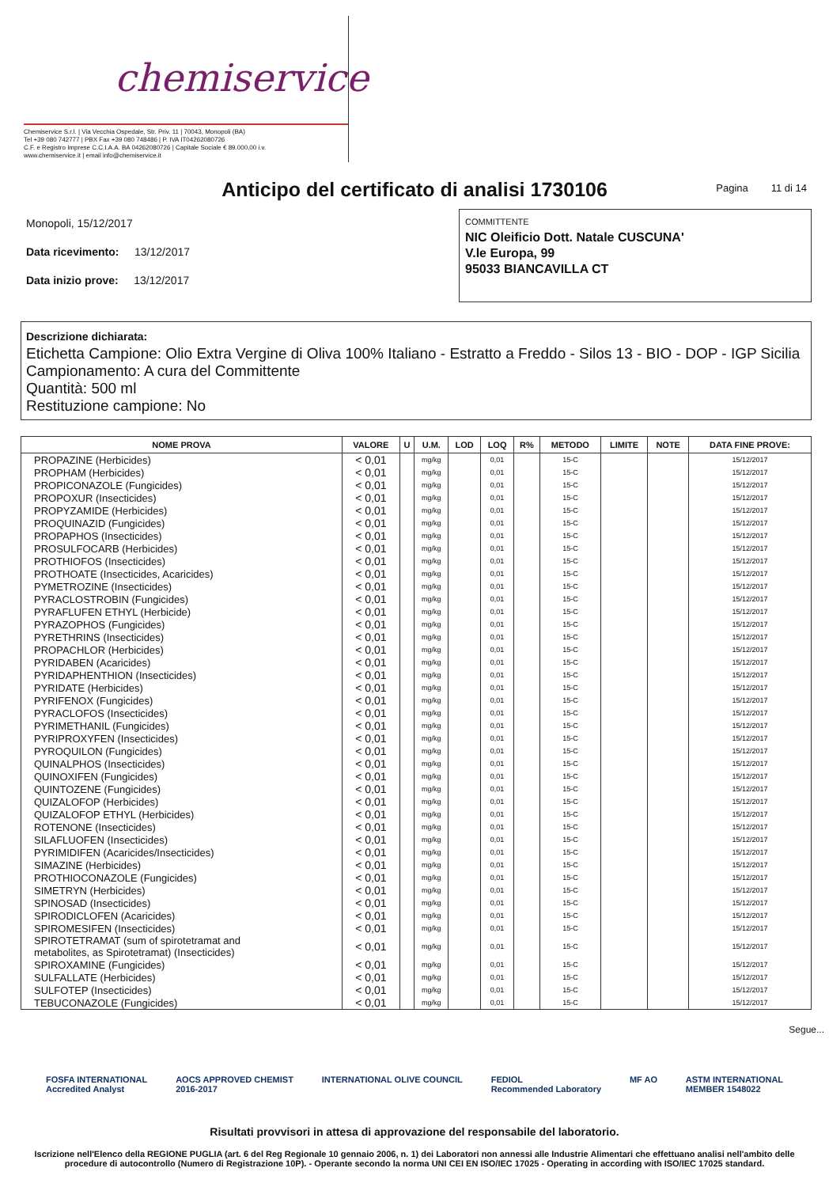chemiservice
Chemiservice S.r.l. | Via Vecchia Ospedale, Str. Priv. 11 | 70043, Monopoli (BA)
Tel +39 080 742777 | PBX Fax +39 080 748486 | P. IVA IT04262080726
C.F. e Registro Imprese C.C.I.A.A. BA 04262080726 | Capitale Sociale € 89.000,00 i.v.
www.chemiservice.it | email info@chemiservice.it
Anticipo del certificato di analisi 1730106
Pagina 11 di 14
Monopoli, 15/12/2017
Data ricevimento: 13/12/2017
Data inizio prove: 13/12/2017
COMMITTENTE
NIC Oleificio Dott. Natale CUSCUNA'
V.le Europa, 99
95033 BIANCAVILLA CT
Descrizione dichiarata:
Etichetta Campione: Olio Extra Vergine di Oliva 100% Italiano - Estratto a Freddo - Silos 13 - BIO - DOP - IGP Sicilia
Campionamento: A cura del Committente
Quantità: 500 ml
Restituzione campione: No
| NOME PROVA | VALORE | U | U.M. | LOD | LOQ | R% | METODO | LIMITE | NOTE | DATA FINE PROVE: |
| --- | --- | --- | --- | --- | --- | --- | --- | --- | --- | --- |
| PROPAZINE (Herbicides) | < 0,01 | | mg/kg | | 0,01 | | 15-C | | | 15/12/2017 |
| PROPHAM (Herbicides) | < 0,01 | | mg/kg | | 0,01 | | 15-C | | | 15/12/2017 |
| PROPICONAZOLE (Fungicides) | < 0,01 | | mg/kg | | 0,01 | | 15-C | | | 15/12/2017 |
| PROPOXUR (Insecticides) | < 0,01 | | mg/kg | | 0,01 | | 15-C | | | 15/12/2017 |
| PROPYZAMIDE (Herbicides) | < 0,01 | | mg/kg | | 0,01 | | 15-C | | | 15/12/2017 |
| PROQUINAZID (Fungicides) | < 0,01 | | mg/kg | | 0,01 | | 15-C | | | 15/12/2017 |
| PROPAPHOS (Insecticides) | < 0,01 | | mg/kg | | 0,01 | | 15-C | | | 15/12/2017 |
| PROSULFOCARB (Herbicides) | < 0,01 | | mg/kg | | 0,01 | | 15-C | | | 15/12/2017 |
| PROTHIOFOS (Insecticides) | < 0,01 | | mg/kg | | 0,01 | | 15-C | | | 15/12/2017 |
| PROTHOATE (Insecticides, Acaricides) | < 0,01 | | mg/kg | | 0,01 | | 15-C | | | 15/12/2017 |
| PYMETROZINE (Insecticides) | < 0,01 | | mg/kg | | 0,01 | | 15-C | | | 15/12/2017 |
| PYRACLOSTROBIN (Fungicides) | < 0,01 | | mg/kg | | 0,01 | | 15-C | | | 15/12/2017 |
| PYRAFLUFEN ETHYL (Herbicide) | < 0,01 | | mg/kg | | 0,01 | | 15-C | | | 15/12/2017 |
| PYRAZOPHOS (Fungicides) | < 0,01 | | mg/kg | | 0,01 | | 15-C | | | 15/12/2017 |
| PYRETHRINS (Insecticides) | < 0,01 | | mg/kg | | 0,01 | | 15-C | | | 15/12/2017 |
| PROPACHLOR (Herbicides) | < 0,01 | | mg/kg | | 0,01 | | 15-C | | | 15/12/2017 |
| PYRIDABEN (Acaricides) | < 0,01 | | mg/kg | | 0,01 | | 15-C | | | 15/12/2017 |
| PYRIDAPHENTHION (Insecticides) | < 0,01 | | mg/kg | | 0,01 | | 15-C | | | 15/12/2017 |
| PYRIDATE (Herbicides) | < 0,01 | | mg/kg | | 0,01 | | 15-C | | | 15/12/2017 |
| PYRIFENOX (Fungicides) | < 0,01 | | mg/kg | | 0,01 | | 15-C | | | 15/12/2017 |
| PYRACLOFOS (Insecticides) | < 0,01 | | mg/kg | | 0,01 | | 15-C | | | 15/12/2017 |
| PYRIMETHANIL (Fungicides) | < 0,01 | | mg/kg | | 0,01 | | 15-C | | | 15/12/2017 |
| PYRIPROXYFEN (Insecticides) | < 0,01 | | mg/kg | | 0,01 | | 15-C | | | 15/12/2017 |
| PYROQUILON (Fungicides) | < 0,01 | | mg/kg | | 0,01 | | 15-C | | | 15/12/2017 |
| QUINALPHOS (Insecticides) | < 0,01 | | mg/kg | | 0,01 | | 15-C | | | 15/12/2017 |
| QUINOXIFEN (Fungicides) | < 0,01 | | mg/kg | | 0,01 | | 15-C | | | 15/12/2017 |
| QUINTOZENE (Fungicides) | < 0,01 | | mg/kg | | 0,01 | | 15-C | | | 15/12/2017 |
| QUIZALOFOP (Herbicides) | < 0,01 | | mg/kg | | 0,01 | | 15-C | | | 15/12/2017 |
| QUIZALOFOP ETHYL (Herbicides) | < 0,01 | | mg/kg | | 0,01 | | 15-C | | | 15/12/2017 |
| ROTENONE (Insecticides) | < 0,01 | | mg/kg | | 0,01 | | 15-C | | | 15/12/2017 |
| SILAFLUOFEN (Insecticides) | < 0,01 | | mg/kg | | 0,01 | | 15-C | | | 15/12/2017 |
| PYRIMIDIFEN (Acaricides/Insecticides) | < 0,01 | | mg/kg | | 0,01 | | 15-C | | | 15/12/2017 |
| SIMAZINE (Herbicides) | < 0,01 | | mg/kg | | 0,01 | | 15-C | | | 15/12/2017 |
| PROTHIOCONAZOLE (Fungicides) | < 0,01 | | mg/kg | | 0,01 | | 15-C | | | 15/12/2017 |
| SIMETRYN (Herbicides) | < 0,01 | | mg/kg | | 0,01 | | 15-C | | | 15/12/2017 |
| SPINOSAD (Insecticides) | < 0,01 | | mg/kg | | 0,01 | | 15-C | | | 15/12/2017 |
| SPIRODICLOFEN (Acaricides) | < 0,01 | | mg/kg | | 0,01 | | 15-C | | | 15/12/2017 |
| SPIROMESIFEN (Insecticides) | < 0,01 | | mg/kg | | 0,01 | | 15-C | | | 15/12/2017 |
| SPIROTETRAMAT (sum of spirotetramat and metabolites, as Spirotetramat) (Insecticides) | < 0,01 | | mg/kg | | 0,01 | | 15-C | | | 15/12/2017 |
| SPIROXAMINE (Fungicides) | < 0,01 | | mg/kg | | 0,01 | | 15-C | | | 15/12/2017 |
| SULFALLATE (Herbicides) | < 0,01 | | mg/kg | | 0,01 | | 15-C | | | 15/12/2017 |
| SULFOTEP (Insecticides) | < 0,01 | | mg/kg | | 0,01 | | 15-C | | | 15/12/2017 |
| TEBUCONAZOLE (Fungicides) | < 0,01 | | mg/kg | | 0,01 | | 15-C | | | 15/12/2017 |
Segue...
FOSFA INTERNATIONAL
Accredited Analyst AOCS APPROVED CHEMIST
2016-2017 INTERNATIONAL OLIVE COUNCIL FEDIOL
Recommended Laboratory MF AO ASTM INTERNATIONAL
MEMBER 1548022
Risultati provvisori in attesa di approvazione del responsabile del laboratorio.
Iscrizione nell'Elenco della REGIONE PUGLIA (art. 6 del Reg Regionale 10 gennaio 2006, n. 1) dei Laboratori non annessi alle Industrie Alimentari che effettuano analisi nell'ambito delle procedure di autocontrollo (Numero di Registrazione 10P). - Operante secondo la norma UNI CEI EN ISO/IEC 17025 - Operating in according with ISO/IEC 17025 standard.